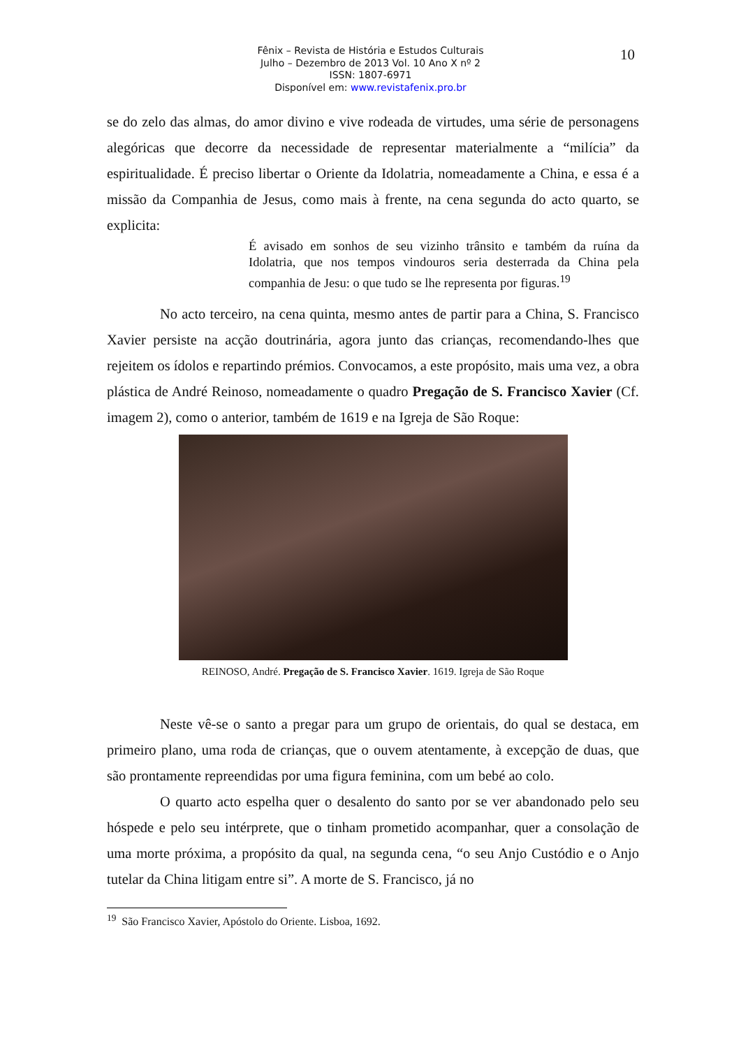Fênix – Revista de História e Estudos Culturais
Julho – Dezembro de 2013 Vol. 10 Ano X nº 2
ISSN: 1807-6971
Disponível em: www.revistafenix.pro.br
10
se do zelo das almas, do amor divino e vive rodeada de virtudes, uma série de personagens alegóricas que decorre da necessidade de representar materialmente a “milícia” da espiritualidade. É preciso libertar o Oriente da Idolatria, nomeadamente a China, e essa é a missão da Companhia de Jesus, como mais à frente, na cena segunda do acto quarto, se explicita:
É avisado em sonhos de seu vizinho trânsito e também da ruína da Idolatria, que nos tempos vindouros seria desterrada da China pela companhia de Jesu: o que tudo se lhe representa por figuras.<sup>19</sup>
No acto terceiro, na cena quinta, mesmo antes de partir para a China, S. Francisco Xavier persiste na acção doutrinária, agora junto das crianças, recomendando-lhes que rejeitem os ídolos e repartindo prémios. Convocamos, a este propósito, mais uma vez, a obra plástica de André Reinoso, nomeadamente o quadro Pregação de S. Francisco Xavier (Cf. imagem 2), como o anterior, também de 1619 e na Igreja de São Roque:
REINOSO, André. Pregação de S. Francisco Xavier. 1619. Igreja de São Roque
Neste vê-se o santo a pregar para um grupo de orientais, do qual se destaca, em primeiro plano, uma roda de crianças, que o ouvem atentamente, à excepção de duas, que são prontamente repreendidas por uma figura feminina, com um bebé ao colo.
O quarto acto espelha quer o desalento do santo por se ver abandonado pelo seu hóspede e pelo seu intérprete, que o tinham prometido acompanhar, quer a consolação de uma morte próxima, a propósito da qual, na segunda cena, “o seu Anjo Custódio e o Anjo tutelar da China litigam entre si”. A morte de S. Francisco, já no
<sup>19</sup> São Francisco Xavier, Apóstolo do Oriente. Lisboa, 1692.